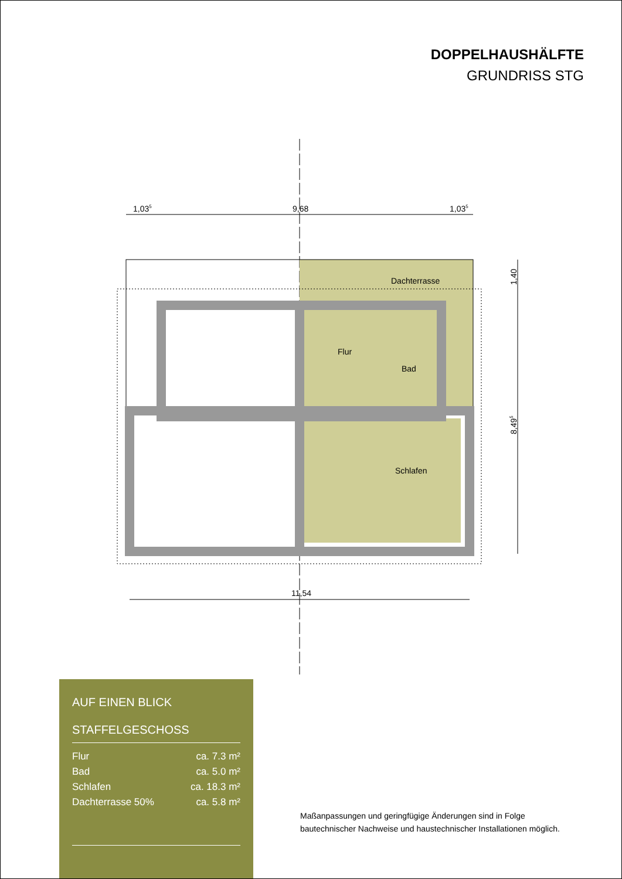DOPPELHAUSHÄLFTE
GRUNDRISS STG
1,035
9,68
1,035
Dachterrasse
Flur
Bad
Schlafen
11,54
1,40
8,495
AUF EINEN BLICK
STAFFELGESCHOSS
| Flur | ca. 7.3 m² |
| Bad | ca. 5.0 m² |
| Schlafen | ca. 18.3 m² |
| Dachterrasse 50% | ca. 5.8 m² |
Maßanpassungen und geringfügige Änderungen sind in Folge
bautechnischer Nachweise und haustechnischer Installationen möglich.